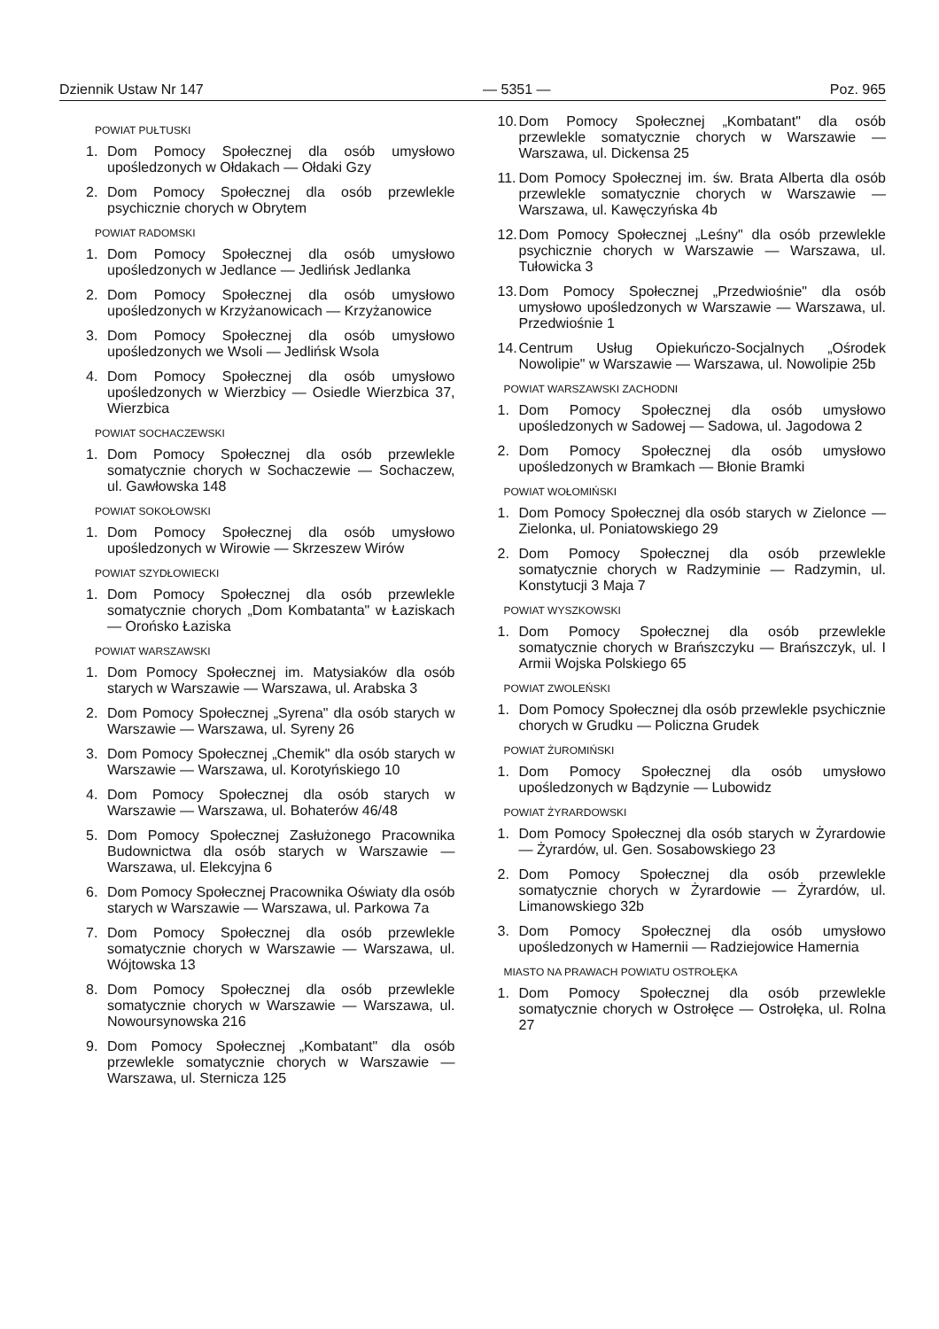Dziennik Ustaw Nr 147 — 5351 — Poz. 965
POWIAT PUŁTUSKI
1. Dom Pomocy Społecznej dla osób umysłowo upośledzonych w Ołdakach — Ołdaki Gzy
2. Dom Pomocy Społecznej dla osób przewlekle psychicznie chorych w Obrytem
POWIAT RADOMSKI
1. Dom Pomocy Społecznej dla osób umysłowo upośledzonych w Jedlance — Jedlińsk Jedlanka
2. Dom Pomocy Społecznej dla osób umysłowo upośledzonych w Krzyżanowicach — Krzyżanowice
3. Dom Pomocy Społecznej dla osób umysłowo upośledzonych we Wsoli — Jedlińsk Wsola
4. Dom Pomocy Społecznej dla osób umysłowo upośledzonych w Wierzbicy — Osiedle Wierzbica 37, Wierzbica
POWIAT SOCHACZEWSKI
1. Dom Pomocy Społecznej dla osób przewlekle somatycznie chorych w Sochaczewie — Sochaczew, ul. Gawłowska 148
POWIAT SOKOŁOWSKI
1. Dom Pomocy Społecznej dla osób umysłowo upośledzonych w Wirowie — Skrzeszew Wirów
POWIAT SZYDŁOWIECKI
1. Dom Pomocy Społecznej dla osób przewlekle somatycznie chorych „Dom Kombatanta" w Łaziskach — Orońsko Łaziska
POWIAT WARSZAWSKI
1. Dom Pomocy Społecznej im. Matysiaków dla osób starych w Warszawie — Warszawa, ul. Arabska 3
2. Dom Pomocy Społecznej „Syrena" dla osób starych w Warszawie — Warszawa, ul. Syreny 26
3. Dom Pomocy Społecznej „Chemik" dla osób starych w Warszawie — Warszawa, ul. Korotyńskiego 10
4. Dom Pomocy Społecznej dla osób starych w Warszawie — Warszawa, ul. Bohaterów 46/48
5. Dom Pomocy Społecznej Zasłużonego Pracownika Budownictwa dla osób starych w Warszawie — Warszawa, ul. Elekcyjna 6
6. Dom Pomocy Społecznej Pracownika Oświaty dla osób starych w Warszawie — Warszawa, ul. Parkowa 7a
7. Dom Pomocy Społecznej dla osób przewlekle somatycznie chorych w Warszawie — Warszawa, ul. Wójtowska 13
8. Dom Pomocy Społecznej dla osób przewlekle somatycznie chorych w Warszawie — Warszawa, ul. Nowoursynowska 216
9. Dom Pomocy Społecznej „Kombatant" dla osób przewlekle somatycznie chorych w Warszawie — Warszawa, ul. Sternicza 125
10. Dom Pomocy Społecznej „Kombatant" dla osób przewlekle somatycznie chorych w Warszawie — Warszawa, ul. Dickensa 25
11. Dom Pomocy Społecznej im. św. Brata Alberta dla osób przewlekle somatycznie chorych w Warszawie — Warszawa, ul. Kawęczyńska 4b
12. Dom Pomocy Społecznej „Leśny" dla osób przewlekle psychicznie chorych w Warszawie — Warszawa, ul. Tułowicka 3
13. Dom Pomocy Społecznej „Przedwiośnie" dla osób umysłowo upośledzonych w Warszawie — Warszawa, ul. Przedwiośnie 1
14. Centrum Usług Opiekuńczo-Socjalnych „Ośrodek Nowolipie" w Warszawie — Warszawa, ul. Nowolipie 25b
POWIAT WARSZAWSKI ZACHODNI
1. Dom Pomocy Społecznej dla osób umysłowo upośledzonych w Sadowej — Sadowa, ul. Jagodowa 2
2. Dom Pomocy Społecznej dla osób umysłowo upośledzonych w Bramkach — Błonie Bramki
POWIAT WOŁOMIŃSKI
1. Dom Pomocy Społecznej dla osób starych w Zielonce — Zielonka, ul. Poniatowskiego 29
2. Dom Pomocy Społecznej dla osób przewlekle somatycznie chorych w Radzyminie — Radzymin, ul. Konstytucji 3 Maja 7
POWIAT WYSZKOWSKI
1. Dom Pomocy Społecznej dla osób przewlekle somatycznie chorych w Brańszczyku — Brańszczyk, ul. I Armii Wojska Polskiego 65
POWIAT ZWOLEŃSKI
1. Dom Pomocy Społecznej dla osób przewlekle psychicznie chorych w Grudku — Policzna Grudek
POWIAT ŻUROMIŃSKI
1. Dom Pomocy Społecznej dla osób umysłowo upośledzonych w Bądzynie — Lubowidz
POWIAT ŻYRARDOWSKI
1. Dom Pomocy Społecznej dla osób starych w Żyrardowie — Żyrardów, ul. Gen. Sosabowskiego 23
2. Dom Pomocy Społecznej dla osób przewlekle somatycznie chorych w Żyrardowie — Żyrardów, ul. Limanowskiego 32b
3. Dom Pomocy Społecznej dla osób umysłowo upośledzonych w Hamernii — Radziejowice Hamernia
MIASTO NA PRAWACH POWIATU OSTROŁĘKA
1. Dom Pomocy Społecznej dla osób przewlekle somatycznie chorych w Ostrołęce — Ostrołęka, ul. Rolna 27